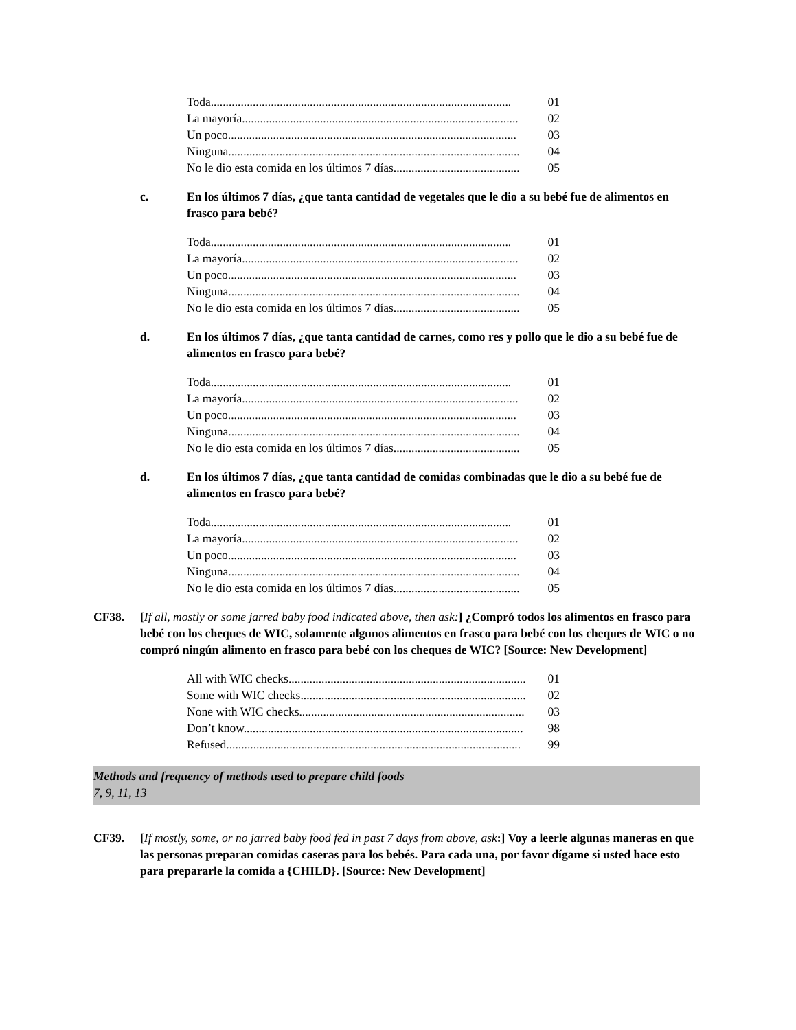Toda.................................................................................................... 01
La mayoría............................................................................................ 02
Un poco................................................................................................ 03
Ninguna................................................................................................. 04
No le dio esta comida en los últimos 7 días.......................................... 05
c. En los últimos 7 días, ¿que tanta cantidad de vegetales que le dio a su bebé fue de alimentos en frasco para bebé?
Toda.................................................................................................... 01
La mayoría............................................................................................ 02
Un poco................................................................................................ 03
Ninguna................................................................................................. 04
No le dio esta comida en los últimos 7 días.......................................... 05
d. En los últimos 7 días, ¿que tanta cantidad de carnes, como res y pollo que le dio a su bebé fue de alimentos en frasco para bebé?
Toda.................................................................................................... 01
La mayoría............................................................................................ 02
Un poco................................................................................................ 03
Ninguna................................................................................................. 04
No le dio esta comida en los últimos 7 días.......................................... 05
d. En los últimos 7 días, ¿que tanta cantidad de comidas combinadas que le dio a su bebé fue de alimentos en frasco para bebé?
Toda.................................................................................................... 01
La mayoría............................................................................................ 02
Un poco................................................................................................ 03
Ninguna................................................................................................. 04
No le dio esta comida en los últimos 7 días.......................................... 05
CF38. [If all, mostly or some jarred baby food indicated above, then ask:] ¿Compró todos los alimentos en frasco para bebé con los cheques de WIC, solamente algunos alimentos en frasco para bebé con los cheques de WIC o no compró ningún alimento en frasco para bebé con los cheques de WIC? [Source: New Development]
All with WIC checks............................................................................... 01
Some with WIC checks........................................................................... 02
None with WIC checks........................................................................... 03
Don’t know............................................................................................. 98
Refused.................................................................................................. 99
Methods and frequency of methods used to prepare child foods
7, 9, 11, 13
CF39. [If mostly, some, or no jarred baby food fed in past 7 days from above, ask:] Voy a leerle algunas maneras en que las personas preparan comidas caseras para los bebés. Para cada una, por favor dígame si usted hace esto para prepararle la comida a {CHILD}. [Source: New Development]